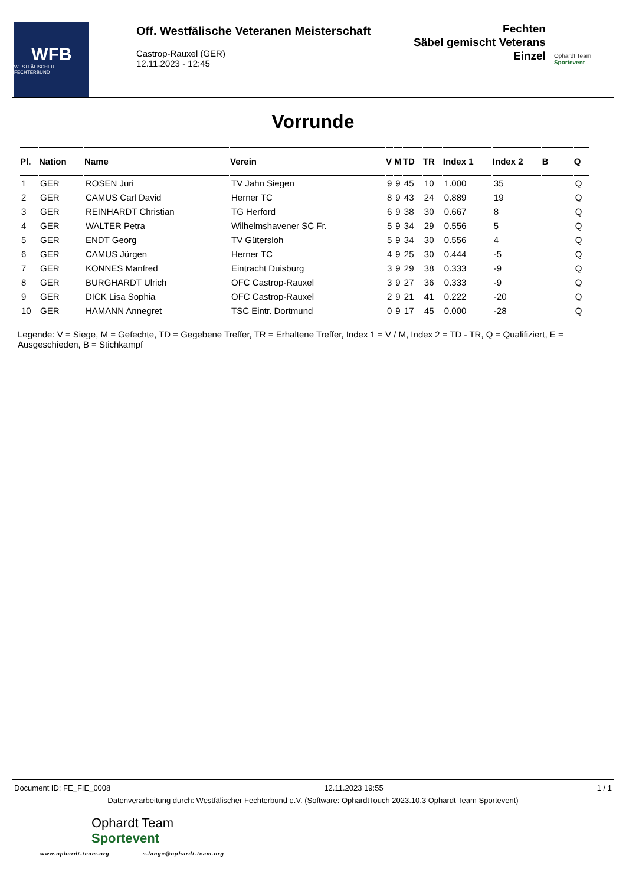WFB
WESTFÄLISCHER FECHTERBUND
Off. Westfälische Veteranen Meisterschaft
Castrop-Rauxel (GER)
12.11.2023 - 12:45
Fechten
Säbel gemischt Veterans
Einzel
Ophardt Team
Sportevent
Vorrunde
| Pl. | Nation | Name | Verein | V | M | TD | TR | Index 1 | Index 2 | B | Q |
| --- | --- | --- | --- | --- | --- | --- | --- | --- | --- | --- | --- |
| 1 | GER | ROSEN Juri | TV Jahn Siegen | 9 | 9 | 45 | 10 | 1.000 | 35 | | Q |
| 2 | GER | CAMUS Carl David | Herner TC | 8 | 9 | 43 | 24 | 0.889 | 19 | | Q |
| 3 | GER | REINHARDT Christian | TG Herford | 6 | 9 | 38 | 30 | 0.667 | 8 | | Q |
| 4 | GER | WALTER Petra | Wilhelmshavener SC Fr. | 5 | 9 | 34 | 29 | 0.556 | 5 | | Q |
| 5 | GER | ENDT Georg | TV Gütersloh | 5 | 9 | 34 | 30 | 0.556 | 4 | | Q |
| 6 | GER | CAMUS Jürgen | Herner TC | 4 | 9 | 25 | 30 | 0.444 | -5 | | Q |
| 7 | GER | KONNES Manfred | Eintracht Duisburg | 3 | 9 | 29 | 38 | 0.333 | -9 | | Q |
| 8 | GER | BURGHARDT Ulrich | OFC Castrop-Rauxel | 3 | 9 | 27 | 36 | 0.333 | -9 | | Q |
| 9 | GER | DICK Lisa Sophia | OFC Castrop-Rauxel | 2 | 9 | 21 | 41 | 0.222 | -20 | | Q |
| 10 | GER | HAMANN Annegret | TSC Eintr. Dortmund | 0 | 9 | 17 | 45 | 0.000 | -28 | | Q |
Legende: V = Siege, M = Gefechte, TD = Gegebene Treffer, TR = Erhaltene Treffer, Index 1 = V / M, Index 2 = TD - TR, Q = Qualifiziert, E = Ausgeschieden, B = Stichkampf
Document ID: FE_FIE_0008 12.11.2023 19:55 1 / 1
Datenverarbeitung durch: Westfälischer Fechterbund e.V. (Software: OphardtTouch 2023.10.3 Ophardt Team Sportevent)
Ophardt Team
Sportevent
www.ophardt-team.org s.lange@ophardt-team.org